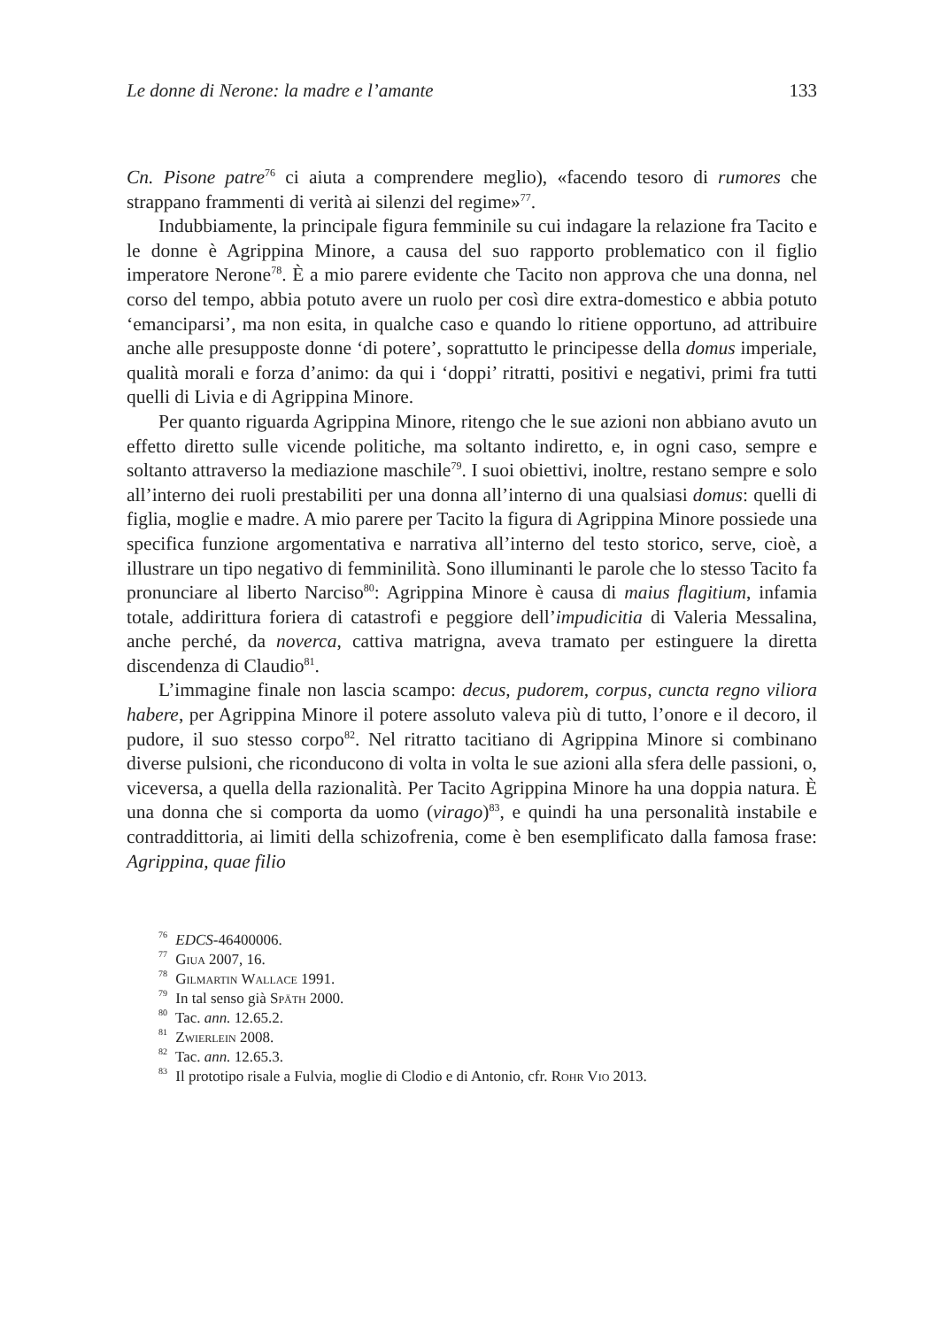Le donne di Nerone: la madre e l’amante 133
Cn. Pisone patre<sup>76</sup> ci aiuta a comprendere meglio), «facendo tesoro di rumores che strappano frammenti di verità ai silenzi del regime»<sup>77</sup>.
Indubbiamente, la principale figura femminile su cui indagare la relazione fra Tacito e le donne è Agrippina Minore, a causa del suo rapporto problematico con il figlio imperatore Nerone<sup>78</sup>. È a mio parere evidente che Tacito non approva che una donna, nel corso del tempo, abbia potuto avere un ruolo per così dire extra-domestico e abbia potuto ‘emanciparsi’, ma non esita, in qualche caso e quando lo ritiene opportuno, ad attribuire anche alle presupposte donne ‘di potere’, soprattutto le principesse della domus imperiale, qualità morali e forza d’animo: da qui i ‘doppi’ ritratti, positivi e negativi, primi fra tutti quelli di Livia e di Agrippina Minore.
Per quanto riguarda Agrippina Minore, ritengo che le sue azioni non abbiano avuto un effetto diretto sulle vicende politiche, ma soltanto indiretto, e, in ogni caso, sempre e soltanto attraverso la mediazione maschile<sup>79</sup>. I suoi obiettivi, inoltre, restano sempre e solo all’interno dei ruoli prestabiliti per una donna all’interno di una qualsiasi domus: quelli di figlia, moglie e madre. A mio parere per Tacito la figura di Agrippina Minore possiede una specifica funzione argomentativa e narrativa all’interno del testo storico, serve, cioè, a illustrare un tipo negativo di femminilità. Sono illuminanti le parole che lo stesso Tacito fa pronunciare al liberto Narciso<sup>80</sup>: Agrippina Minore è causa di maius flagitium, infamia totale, addirittura foriera di catastrofi e peggiore dell’impudicitia di Valeria Messalina, anche perché, da noverca, cattiva matrigna, aveva tramato per estinguere la diretta discendenza di Claudio<sup>81</sup>.
L’immagine finale non lascia scampo: decus, pudorem, corpus, cuncta regno viliora habere, per Agrippina Minore il potere assoluto valeva più di tutto, l’onore e il decoro, il pudore, il suo stesso corpo<sup>82</sup>. Nel ritratto tacitiano di Agrippina Minore si combinano diverse pulsioni, che riconducono di volta in volta le sue azioni alla sfera delle passioni, o, viceversa, a quella della razionalità. Per Tacito Agrippina Minore ha una doppia natura. È una donna che si comporta da uomo (virago)<sup>83</sup>, e quindi ha una personalità instabile e contraddittoria, ai limiti della schizofrenia, come è ben esemplificato dalla famosa frase: Agrippina, quae filio
<sup>76</sup> EDCS-46400006.
<sup>77</sup> Giua 2007, 16.
<sup>78</sup> Gilmartin Wallace 1991.
<sup>79</sup> In tal senso già Späth 2000.
<sup>80</sup> Tac. ann. 12.65.2.
<sup>81</sup> Zwierlein 2008.
<sup>82</sup> Tac. ann. 12.65.3.
<sup>83</sup> Il prototipo risale a Fulvia, moglie di Clodio e di Antonio, cfr. Rohr Vio 2013.